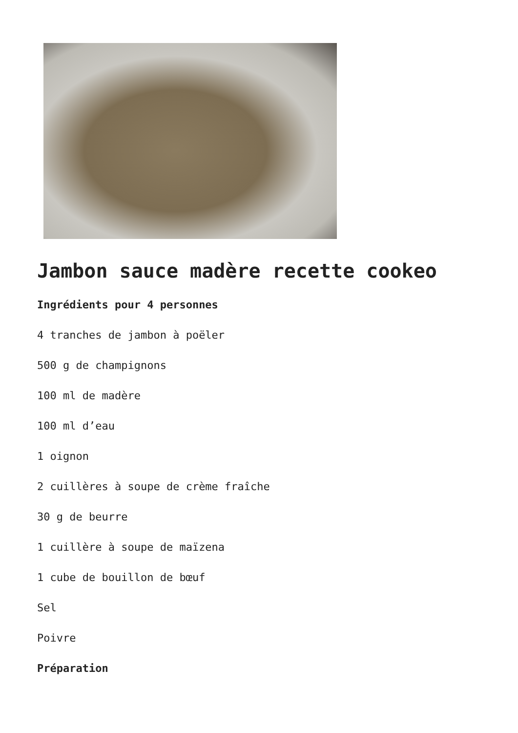Jambon sauce madère recette cookeo
Ingrédients pour 4 personnes
4 tranches de jambon à poëler
500 g de champignons
100 ml de madère
100 ml d’eau
1 oignon
2 cuillères à soupe de crème fraîche
30 g de beurre
1 cuillère à soupe de maïzena
1 cube de bouillon de bœuf
Sel
Poivre
Préparation